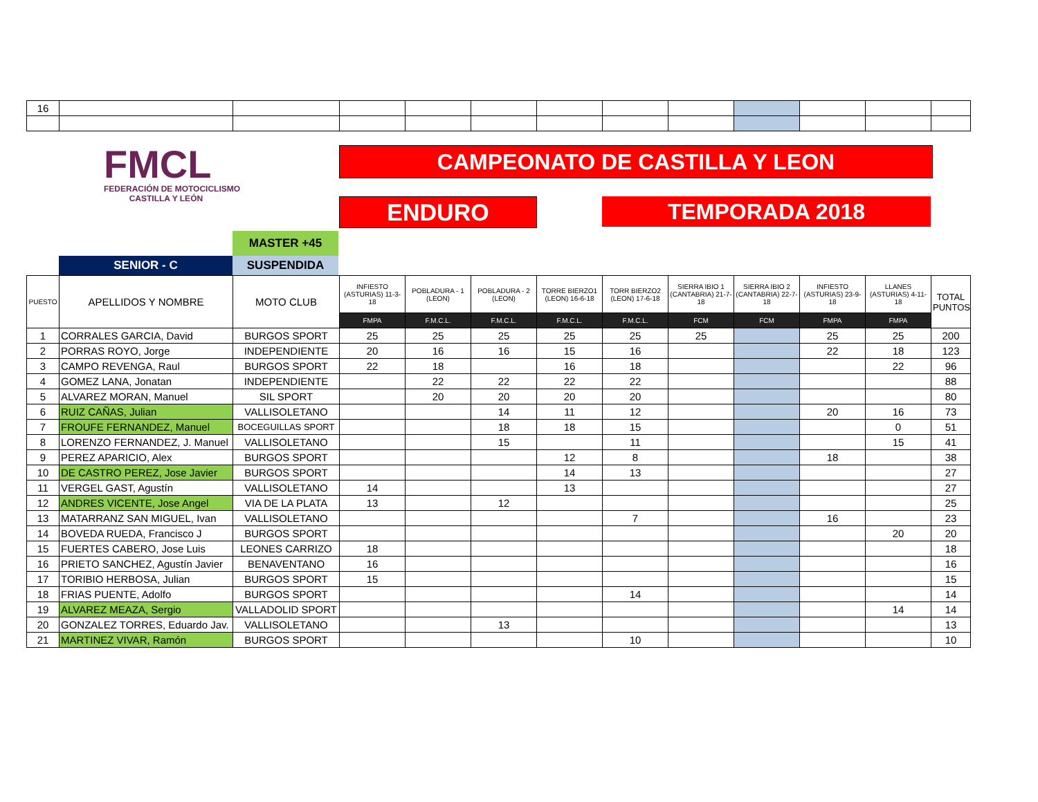| 16 | | | | | | | | | | | | |
FMCL
FEDERACIÓN DE MOTOCICLISMO
CASTILLA Y LEÓN
CAMPEONATO DE CASTILLA Y LEON
ENDURO TEMPORADA 2018
MASTER +45
SENIOR - C SUSPENDIDA
| PUESTO | APELLIDOS Y NOMBRE | MOTO CLUB | INFIESTO (ASTURIAS) 11-3-18 | POBLADURA - 1 (LEON) | POBLADURA - 2 (LEON) | TORRE BIERZO1 (LEON) 16-6-18 | TORR BIERZO2 (LEON) 17-6-18 | SIERRA IBIO 1 (CANTABRIA) 21-7-18 | SIERRA IBIO 2 (CANTABRIA) 22-7-18 | INFIESTO (ASTURIAS) 23-9-18 | LLANES (ASTURIAS) 4-11-18 | TOTAL PUNTOS |
| --- | --- | --- | --- | --- | --- | --- | --- | --- | --- | --- | --- | --- |
| | | | FMPA | F.M.C.L. | F.M.C.L. | F.M.C.L. | F.M.C.L. | FCM | FCM | FMPA | FMPA | |
| 1 | CORRALES GARCIA, David | BURGOS SPORT | 25 | 25 | 25 | 25 | 25 | 25 | | 25 | 25 | 200 |
| 2 | PORRAS ROYO, Jorge | INDEPENDIENTE | 20 | 16 | 16 | 15 | 16 | | | 22 | 18 | 123 |
| 3 | CAMPO REVENGA, Raul | BURGOS SPORT | 22 | 18 | | 16 | 18 | | | | 22 | 96 |
| 4 | GOMEZ LANA, Jonatan | INDEPENDIENTE | | 22 | 22 | 22 | 22 | | | | | 88 |
| 5 | ALVAREZ MORAN, Manuel | SIL SPORT | | 20 | 20 | 20 | 20 | | | | | 80 |
| 6 | RUIZ CAÑAS, Julian | VALLISOLETANO | | | 14 | 11 | 12 | | | 20 | 16 | 73 |
| 7 | FROUFE FERNANDEZ, Manuel | BOCEGUILLAS SPORT | | | 18 | 18 | 15 | | | | 0 | 51 |
| 8 | LORENZO FERNANDEZ, J. Manuel | VALLISOLETANO | | | 15 | | 11 | | | | 15 | 41 |
| 9 | PEREZ APARICIO, Alex | BURGOS SPORT | | | | 12 | 8 | | | 18 | | 38 |
| 10 | DE CASTRO PEREZ, Jose Javier | BURGOS SPORT | | | | 14 | 13 | | | | | 27 |
| 11 | VERGEL GAST, Agustín | VALLISOLETANO | 14 | | | 13 | | | | | | 27 |
| 12 | ANDRES VICENTE, Jose Angel | VIA DE LA PLATA | 13 | | 12 | | | | | | | 25 |
| 13 | MATARRANZ SAN MIGUEL, Ivan | VALLISOLETANO | | | | | 7 | | | 16 | | 23 |
| 14 | BOVEDA RUEDA, Francisco J | BURGOS SPORT | | | | | | | | | 20 | 20 |
| 15 | FUERTES CABERO, Jose Luis | LEONES CARRIZO | 18 | | | | | | | | | 18 |
| 16 | PRIETO SANCHEZ, Agustín Javier | BENAVENTANO | 16 | | | | | | | | | 16 |
| 17 | TORIBIO HERBOSA, Julian | BURGOS SPORT | 15 | | | | | | | | | 15 |
| 18 | FRIAS PUENTE, Adolfo | BURGOS SPORT | | | | | 14 | | | | | 14 |
| 19 | ALVAREZ MEAZA, Sergio | VALLADOLID SPORT | | | | | | | | | 14 | 14 |
| 20 | GONZALEZ TORRES, Eduardo Jav. | VALLISOLETANO | | | 13 | | | | | | | 13 |
| 21 | MARTINEZ VIVAR, Ramón | BURGOS SPORT | | | | | 10 | | | | | 10 |